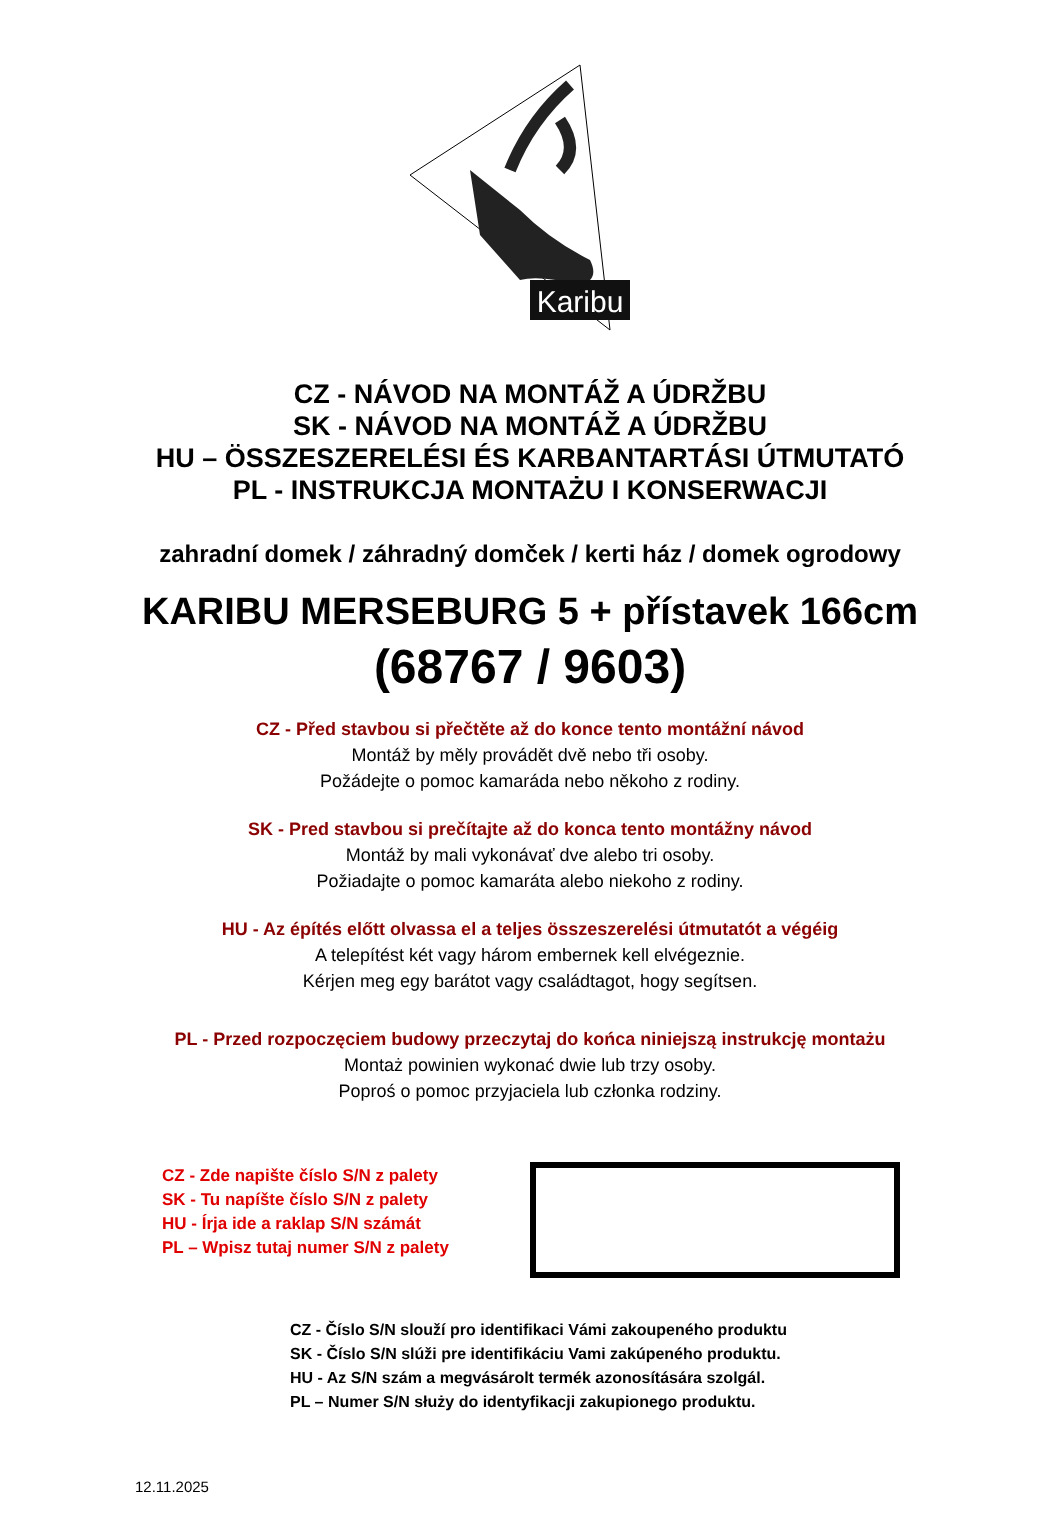Karibu
CZ - NÁVOD NA MONTÁŽ A ÚDRŽBU
SK - NÁVOD NA MONTÁŽ A ÚDRŽBU
HU – ÖSSZESZERELÉSI ÉS KARBANTARTÁSI ÚTMUTATÓ
PL - INSTRUKCJA MONTAŻU I KONSERWACJI
zahradní domek / záhradný domček / kerti ház / domek ogrodowy
KARIBU MERSEBURG 5 + přístavek 166cm
(68767 / 9603)
CZ - Před stavbou si přečtěte až do konce tento montážní návod
Montáž by měly provádět dvě nebo tři osoby.
Požádejte o pomoc kamaráda nebo někoho z rodiny.
SK - Pred stavbou si prečítajte až do konca tento montážny návod
Montáž by mali vykonávať dve alebo tri osoby.
Požiadajte o pomoc kamaráta alebo niekoho z rodiny.
HU - Az építés előtt olvassa el a teljes összeszerelési útmutatót a végéig
A telepítést két vagy három embernek kell elvégeznie.
Kérjen meg egy barátot vagy családtagot, hogy segítsen.
PL - Przed rozpoczęciem budowy przeczytaj do końca niniejszą instrukcję montażu
Montaż powinien wykonać dwie lub trzy osoby.
Poproś o pomoc przyjaciela lub członka rodziny.
CZ - Zde napište číslo S/N z palety
SK - Tu napíšte číslo S/N z palety
HU - Írja ide a raklap S/N számát
PL – Wpisz tutaj numer S/N z palety
CZ - Číslo S/N slouží pro identifikaci Vámi zakoupeného produktu
SK - Číslo S/N slúži pre identifikáciu Vami zakúpeného produktu.
HU - Az S/N szám a megvásárolt termék azonosítására szolgál.
PL – Numer S/N służy do identyfikacji zakupionego produktu.
12.11.2025